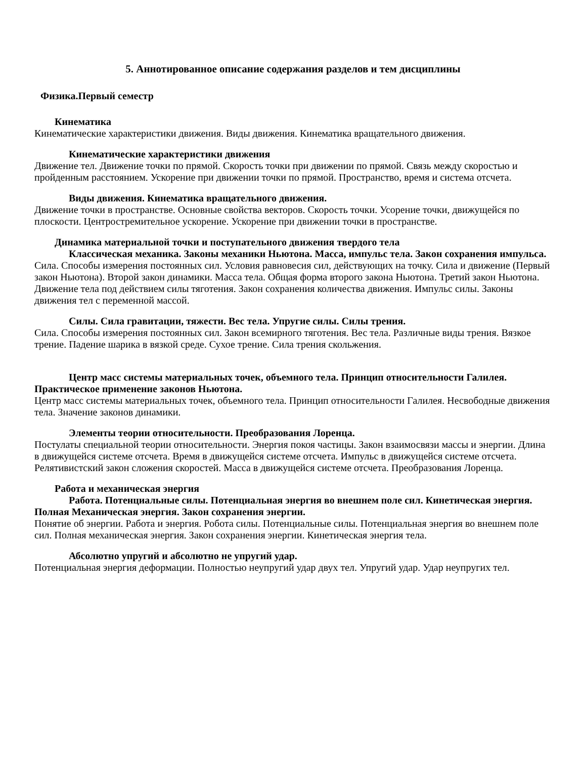5. Аннотированное описание содержания разделов и тем дисциплины
Физика.Первый семестр
Кинематика
Кинематические характеристики движения. Виды движения. Кинематика вращательного движения.
Кинематические характеристики движения
Движение тел. Движение точки по прямой. Скорость точки при движении по прямой. Связь между скоростью и пройденным расстоянием. Ускорение при движении точки по прямой. Пространство, время и система отсчета.
Виды движения. Кинематика вращательного движения.
Движение точки в пространстве. Основные свойства векторов. Скорость точки. Усорение точки, движущейся по плоскости. Центростремительное ускорение. Ускорение при движении точки в пространстве.
Динамика материальной точки и поступательного движения твердого тела
Классическая механика. Законы механики Ньютона. Масса, импульс тела. Закон сохранения импульса.
Сила. Способы измерения постоянных сил. Условия равновесия сил, действующих на точку. Сила и движение (Первый закон Ньютона). Второй закон динамики. Масса тела. Общая форма второго закона Ньютона. Третий закон Ньютона. Движение тела под действием силы тяготения. Закон сохранения количества движения. Импульс силы. Законы движения тел с переменной массой.
Силы. Сила гравитации, тяжести. Вес тела. Упругие силы. Силы трения.
Сила. Способы измерения постоянных сил. Закон всемирного тяготения. Вес тела. Различные виды трения. Вязкое трение. Падение шарика в вязкой среде. Сухое трение. Сила трения скольжения.
Центр масс системы материальных точек, объемного тела. Принцип относительности Галилея. Практическое применение законов Ньютона.
Центр масс системы материальных точек, объемного тела. Принцип относительности Галилея. Несвободные движения тела. Значение законов динамики.
Элементы теории относительности. Преобразования Лоренца.
Постулаты специальной теории относительности. Энергия покоя частицы. Закон взаимосвязи массы и энергии. Длина в движущейся системе отсчета. Время в движущейся системе отсчета. Импульс в движущейся системе отсчета. Релятивистский закон сложения скоростей. Масса в движущейся системе отсчета. Преобразования Лоренца.
Работа и механическая энергия
Работа. Потенциальные силы. Потенциальная энергия во внешнем поле сил. Кинетическая энергия. Полная Механическая энергия. Закон сохранения энергии.
Понятие об энергии. Работа и энергия. Робота силы. Потенциальные силы. Потенциальная энергия во внешнем поле сил. Полная механическая энергия. Закон сохранения энергии. Кинетическая энергия тела.
Абсолютно упругий и абсолютно не упругий удар.
Потенциальная энергия деформации. Полностью неупругий удар двух тел. Упругий удар. Удар неупругих тел.